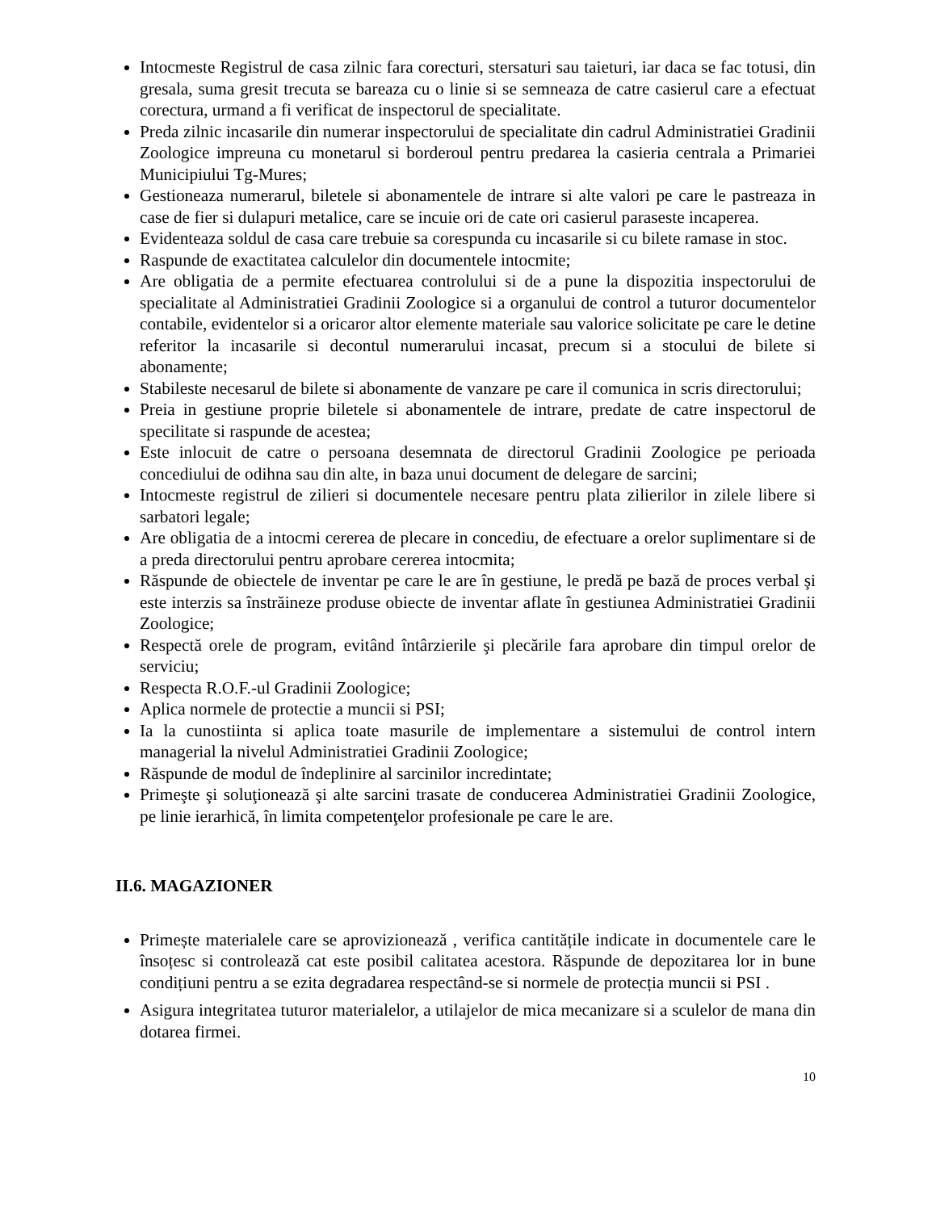Intocmeste Registrul de casa zilnic fara corecturi, stersaturi sau taieturi, iar daca se fac totusi, din gresala, suma gresit trecuta se bareaza cu o linie si se semneaza de catre casierul care a efectuat corectura, urmand a fi verificat de inspectorul de specialitate.
Preda zilnic incasarile din numerar inspectorului de specialitate din cadrul Administratiei Gradinii Zoologice impreuna cu monetarul si borderoul pentru predarea la casieria centrala a Primariei Municipiului Tg-Mures;
Gestioneaza numerarul, biletele si abonamentele de intrare si alte valori pe care le pastreaza in case de fier si dulapuri metalice, care se incuie ori de cate ori casierul paraseste incaperea.
Evidenteaza soldul de casa care trebuie sa corespunda cu incasarile si cu bilete ramase in stoc.
Raspunde de exactitatea calculelor din documentele intocmite;
Are obligatia de a permite efectuarea controlului si de a pune la dispozitia inspectorului de specialitate al Administratiei Gradinii Zoologice si a organului de control a tuturor documentelor contabile, evidentelor si a oricaror altor elemente materiale sau valorice solicitate pe care le detine referitor la incasarile si decontul numerarului incasat, precum si a stocului de bilete si abonamente;
Stabileste necesarul de bilete si abonamente de vanzare pe care il comunica in scris directorului;
Preia in gestiune proprie biletele si abonamentele de intrare, predate de catre inspectorul de specilitate si raspunde de acestea;
Este inlocuit de catre o persoana desemnata de directorul Gradinii Zoologice pe perioada concediului de odihna sau din alte, in baza unui document de delegare de sarcini;
Intocmeste registrul de zilieri si documentele necesare pentru plata zilierilor in zilele libere si sarbatori legale;
Are obligatia de a intocmi cererea de plecare in concediu, de efectuare a orelor suplimentare si de a preda directorului pentru aprobare cererea intocmita;
Răspunde de obiectele de inventar pe care le are în gestiune, le predă pe bază de proces verbal şi este interzis sa înstrăineze produse obiecte de inventar aflate în gestiunea Administratiei Gradinii Zoologice;
Respectă orele de program, evitând întârzierile şi plecările fara aprobare din timpul orelor de serviciu;
Respecta R.O.F.-ul Gradinii Zoologice;
Aplica normele de protectie a muncii si PSI;
Ia la cunostiinta si aplica toate masurile de implementare a sistemului de control intern managerial la nivelul Administratiei Gradinii Zoologice;
Răspunde de modul de îndeplinire al sarcinilor incredintate;
Primeşte şi soluţionează şi alte sarcini trasate de conducerea Administratiei Gradinii Zoologice, pe linie ierarhică, în limita competenţelor profesionale pe care le are.
II.6. MAGAZIONER
Primește materialele care se aprovizionează , verifica cantitățile indicate in documentele care le însoțesc si controlează cat este posibil calitatea acestora. Răspunde de depozitarea lor in bune condițiuni pentru a se ezita degradarea respectând-se si normele de protecția muncii si PSI .
Asigura integritatea tuturor materialelor, a utilajelor de mica mecanizare si a sculelor de mana din dotarea firmei.
10